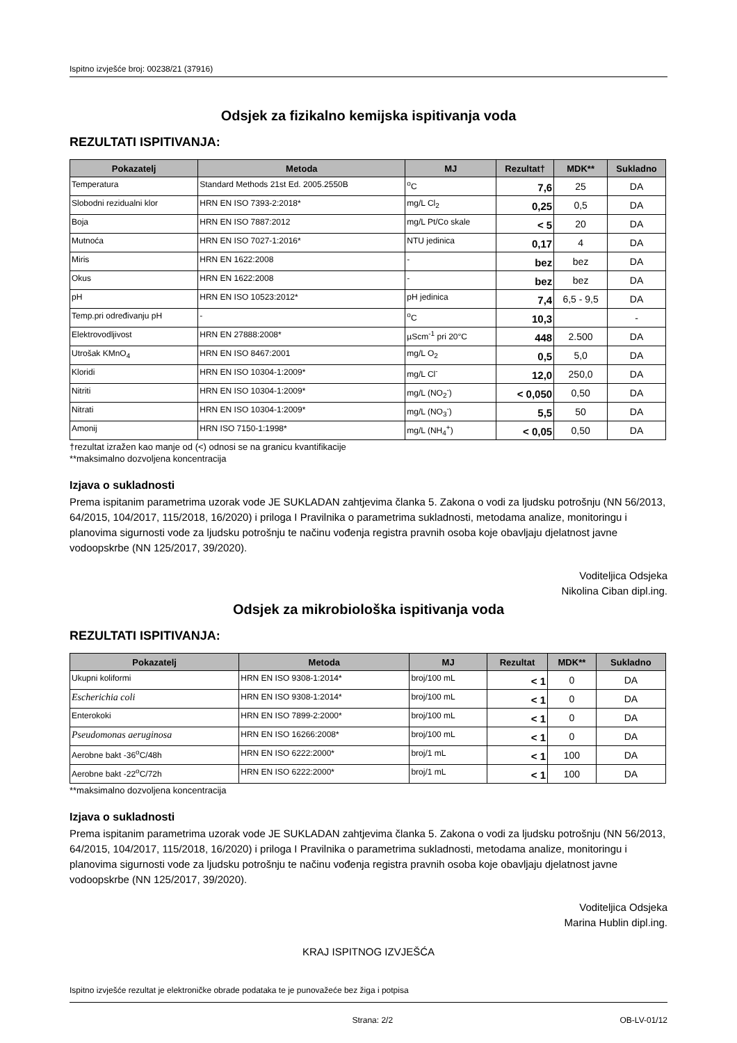Ispitno izvješće broj: 00238/21 (37916)
Odsjek za fizikalno kemijska ispitivanja voda
REZULTATI ISPITIVANJA:
| Pokazatelj | Metoda | MJ | Rezultat† | MDK** | Sukladno |
| --- | --- | --- | --- | --- | --- |
| Temperatura | Standard Methods 21st Ed. 2005.2550B | <sup>o</sup> C | 7,6 | 25 | DA |
| Slobodni rezidualni klor | HRN EN ISO 7393-2:2018* | mg/L Cl<sub>2</sub> | 0,25 | 0,5 | DA |
| Boja | HRN EN ISO 7887:2012 | mg/L Pt/Co skale | < 5 | 20 | DA |
| Mutnoća | HRN EN ISO 7027-1:2016* | NTU jedinica | 0,17 | 4 | DA |
| Miris | HRN EN 1622:2008 | - | bez | bez | DA |
| Okus | HRN EN 1622:2008 | - | bez | bez | DA |
| pH | HRN EN ISO 10523:2012* | pH jedinica | 7,4 | 6,5 - 9,5 | DA |
| Temp.pri određivanju pH | - | <sup>o</sup> C | 10,3 | | - |
| Elektrovodljivost | HRN EN 27888:2008* | µScm<sup>-1</sup> pri 20°C | 448 | 2.500 | DA |
| Utrošak KMnO<sub>4</sub> | HRN EN ISO 8467:2001 | mg/L O<sub>2</sub> | 0,5 | 5,0 | DA |
| Kloridi | HRN EN ISO 10304-1:2009* | mg/L Cl<sup>-</sup> | 12,0 | 250,0 | DA |
| Nitriti | HRN EN ISO 10304-1:2009* | mg/L (NO<sub>2</sub><sup>-</sup>) | < 0,050 | 0,50 | DA |
| Nitrati | HRN EN ISO 10304-1:2009* | mg/L (NO<sub>3</sub><sup>-</sup>) | 5,5 | 50 | DA |
| Amonij | HRN ISO 7150-1:1998* | mg/L (NH<sub>4</sub><sup>+</sup>) | < 0,05 | 0,50 | DA |
†rezultat izražen kao manje od (<) odnosi se na granicu kvantifikacije
**maksimalno dozvoljena koncentracija
Izjava o sukladnosti
Prema ispitanim parametrima uzorak vode JE SUKLADAN zahtjevima članka 5. Zakona o vodi za ljudsku potrošnju (NN 56/2013, 64/2015, 104/2017, 115/2018, 16/2020) i priloga I Pravilnika o parametrima sukladnosti, metodama analize, monitoringu i planovima sigurnosti vode za ljudsku potrošnju te načinu vođenja registra pravnih osoba koje obavljaju djelatnost javne vodoopskrbe (NN 125/2017, 39/2020).
Voditeljica Odsjeka
Nikolina Ciban dipl.ing.
Odsjek za mikrobiološka ispitivanja voda
REZULTATI ISPITIVANJA:
| Pokazatelj | Metoda | MJ | Rezultat | MDK** | Sukladno |
| --- | --- | --- | --- | --- | --- |
| Ukupni koliformi | HRN EN ISO 9308-1:2014* | broj/100 mL | < 1 | 0 | DA |
| Escherichia coli | HRN EN ISO 9308-1:2014* | broj/100 mL | < 1 | 0 | DA |
| Enterokoki | HRN EN ISO 7899-2:2000* | broj/100 mL | < 1 | 0 | DA |
| Pseudomonas aeruginosa | HRN EN ISO 16266:2008* | broj/100 mL | < 1 | 0 | DA |
| Aerobne bakt -36<sup>o</sup>C/48h | HRN EN ISO 6222:2000* | broj/1 mL | < 1 | 100 | DA |
| Aerobne bakt -22<sup>o</sup>C/72h | HRN EN ISO 6222:2000* | broj/1 mL | < 1 | 100 | DA |
**maksimalno dozvoljena koncentracija
Izjava o sukladnosti
Prema ispitanim parametrima uzorak vode JE SUKLADAN zahtjevima članka 5. Zakona o vodi za ljudsku potrošnju (NN 56/2013, 64/2015, 104/2017, 115/2018, 16/2020) i priloga I Pravilnika o parametrima sukladnosti, metodama analize, monitoringu i planovima sigurnosti vode za ljudsku potrošnju te načinu vođenja registra pravnih osoba koje obavljaju djelatnost javne vodoopskrbe (NN 125/2017, 39/2020).
Voditeljica Odsjeka
Marina Hublin dipl.ing.
KRAJ ISPITNOG IZVJEŠĆA
Ispitno izvješće rezultat je elektroničke obrade podataka te je punovažeće bez žiga i potpisa
Strana: 2/2 OB-LV-01/12